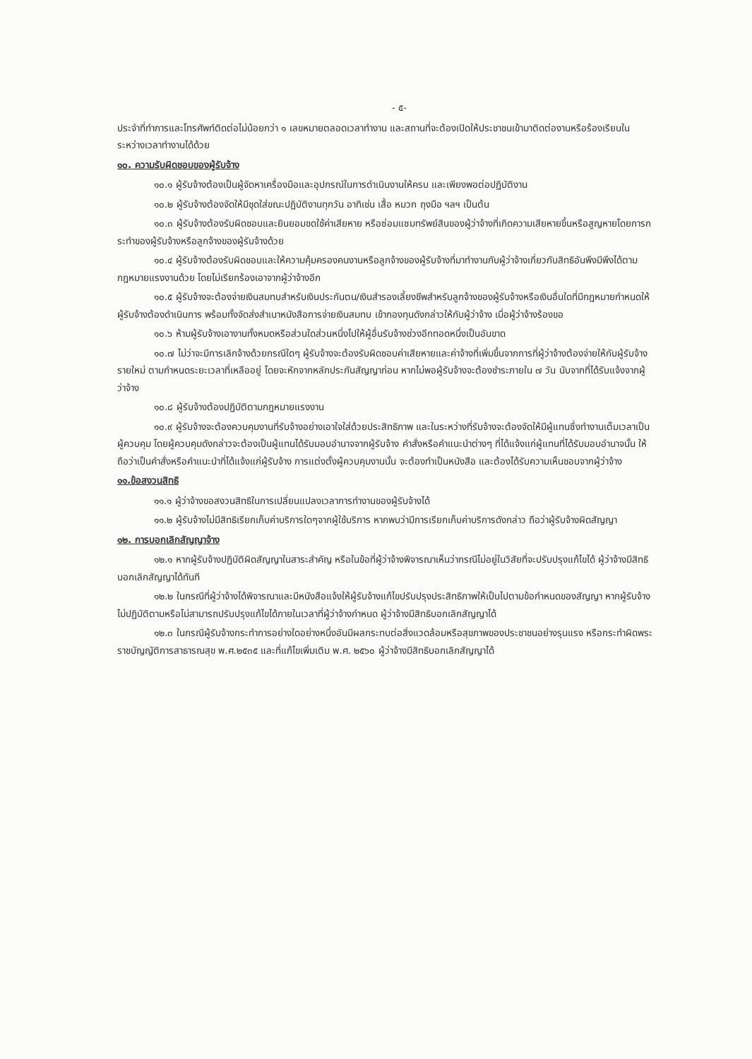- ๕-
ประจำที่ทำการและโทรศัพท์ติดต่อไม่น้อยกว่า ๑ เลขหมายตลอดเวลาทำงาน และสถานที่จะต้องเปิดให้ประชาชนเข้ามาติดต่องานหรือร้องเรียนในระหว่างเวลาทำงานได้ด้วย
๑๐. ความรับผิดชอบของผู้รับจ้าง
๑๐.๑ ผู้รับจ้างต้องเป็นผู้จัดหาเครื่องมือและอุปกรณ์ในการดำเนินงานให้ครบ และเพียงพอต่อปฏิบัติงาน
๑๐.๒ ผู้รับจ้างต้องจัดให้มีชุดใส่ขณะปฏิบัติงานทุกวัน อาทิเช่น เสื้อ หมวก ถุงมือ ฯลฯ เป็นต้น
๑๐.๓ ผู้รับจ้างต้องรับผิดชอบและยินยอมชดใช้ค่าเสียหาย หรือซ่อมแซมทรัพย์สินของผู้ว่าจ้างที่เกิดความเสียหายขึ้นหรือสูญหายโดยการกระทำของผู้รับจ้างหรือลูกจ้างของผู้รับจ้างด้วย
๑๐.๔ ผู้รับจ้างต้องรับผิดชอบและให้ความคุ้มครองคนงานหรือลูกจ้างของผู้รับจ้างที่มาทำงานกับผู้ว่าจ้างเกี่ยวกับสิทธิอันพึงมีพึงได้ตามกฎหมายแรงงานด้วย โดยไม่เรียกร้องเอาจากผู้ว่าจ้างอีก
๑๐.๕ ผู้รับจ้างจะต้องจ่ายเงินสมทบสำหรับเงินประกันตน/เงินสำรองเลี้ยงชีพสำหรับลูกจ้างของผู้รับจ้างหรือเงินอื่นใดที่มีกฎหมายกำหนดให้ผู้รับจ้างต้องดำเนินการ พร้อมทั้งจัดส่งสำเนาหนังสือการจ่ายเงินสมทบ เข้ากองทุนดังกล่าวให้กับผู้ว่าจ้าง เมื่อผู้ว่าจ้างร้องขอ
๑๐.๖ ห้ามผู้รับจ้างเอางานทั้งหมดหรือส่วนใดส่วนหนึ่งไปให้ผู้อื่นรับจ้างช่วงอีกทอดหนึ่งเป็นอันขาด
๑๐.๗ ไม่ว่าจะมีการเลิกจ้างด้วยกรณีใดๆ ผู้รับจ้างจะต้องรับผิดชอบค่าเสียหายและค่าจ้างที่เพิ่มขึ้นจากการที่ผู้ว่าจ้างต้องจ่ายให้กับผู้รับจ้างรายใหม่ ตามกำหนดระยะเวลาที่เหลืออยู่ โดยจะหักจากหลักประกันสัญญาก่อน หากไม่พอผู้รับจ้างจะต้องชำระภายใน ๗ วัน นับจากที่ได้รับแจ้งจากผู้ว่าจ้าง
๑๐.๘ ผู้รับจ้างต้องปฏิบัติตามกฎหมายแรงงาน
๑๐.๙ ผู้รับจ้างจะต้องควบคุมงานที่รับจ้างอย่างเอาใจใส่ด้วยประสิทธิภาพ และในระหว่างที่รับจ้างจะต้องจัดให้มีผู้แทนซึ่งทำงานเต็มเวลาเป็นผู้ควบคุม โดยผู้ควบคุมดังกล่าวจะต้องเป็นผู้แทนได้รับมอบอำนาจจากผู้รับจ้าง คำสั่งหรือคำแนะนำต่างๆ ที่ได้แจ้งแก่ผู้แทนที่ได้รับมอบอำนาจนั้น ให้ถือว่าเป็นคำสั่งหรือคำแนะนำที่ได้แจ้งแก่ผู้รับจ้าง การแต่งตั้งผู้ควบคุมงานนั้น จะต้องทำเป็นหนังสือ และต้องได้รับความเห็นชอบจากผู้ว่าจ้าง
๑๑.ข้อสงวนสิทธิ
๑๑.๑ ผู้ว่าจ้างขอสงวนสิทธิในการเปลี่ยนแปลงเวลาการทำงานของผู้รับจ้างได้
๑๑.๒ ผู้รับจ้างไม่มีสิทธิเรียกเก็บค่าบริการใดๆจากผู้ใช้บริการ หากพบว่ามีการเรียกเก็บค่าบริการดังกล่าว ถือว่าผู้รับจ้างผิดสัญญา
๑๒. การบอกเลิกสัญญาจ้าง
๑๒.๑ หากผู้รับจ้างปฏิบัติผิดสัญญาในสาระสำคัญ หรือในข้อที่ผู้ว่าจ้างพิจารณาเห็นว่ากรณีไม่อยู่ในวิสัยที่จะปรับปรุงแก้ไขได้ ผู้ว่าจ้างมีสิทธิบอกเลิกสัญญาได้ทันที
๑๒.๒ ในกรณีที่ผู้ว่าจ้างได้พิจารณาและมีหนังสือแจ้งให้ผู้รับจ้างแก้ไขปรับปรุงประสิทธิภาพให้เป็นไปตามข้อกำหนดของสัญญา หากผู้รับจ้างไม่ปฏิบัติตามหรือไม่สามารถปรับปรุงแก้ไขได้ภายในเวลาที่ผู้ว่าจ้างกำหนด ผู้ว่าจ้างมีสิทธิบอกเลิกสัญญาได้
๑๒.๓ ในกรณีผู้รับจ้างกระทำการอย่างใดอย่างหนึ่งอันมีผลกระทบต่อสิ่งแวดล้อมหรือสุขภาพของประชาชนอย่างรุนแรง หรือกระทำผิดพระราชบัญญัติการสาธารณสุข พ.ศ.๒๕๓๕ และที่แก้ไขเพิ่มเติม พ.ศ. ๒๕๖๐ ผู้ว่าจ้างมีสิทธิบอกเลิกสัญญาได้